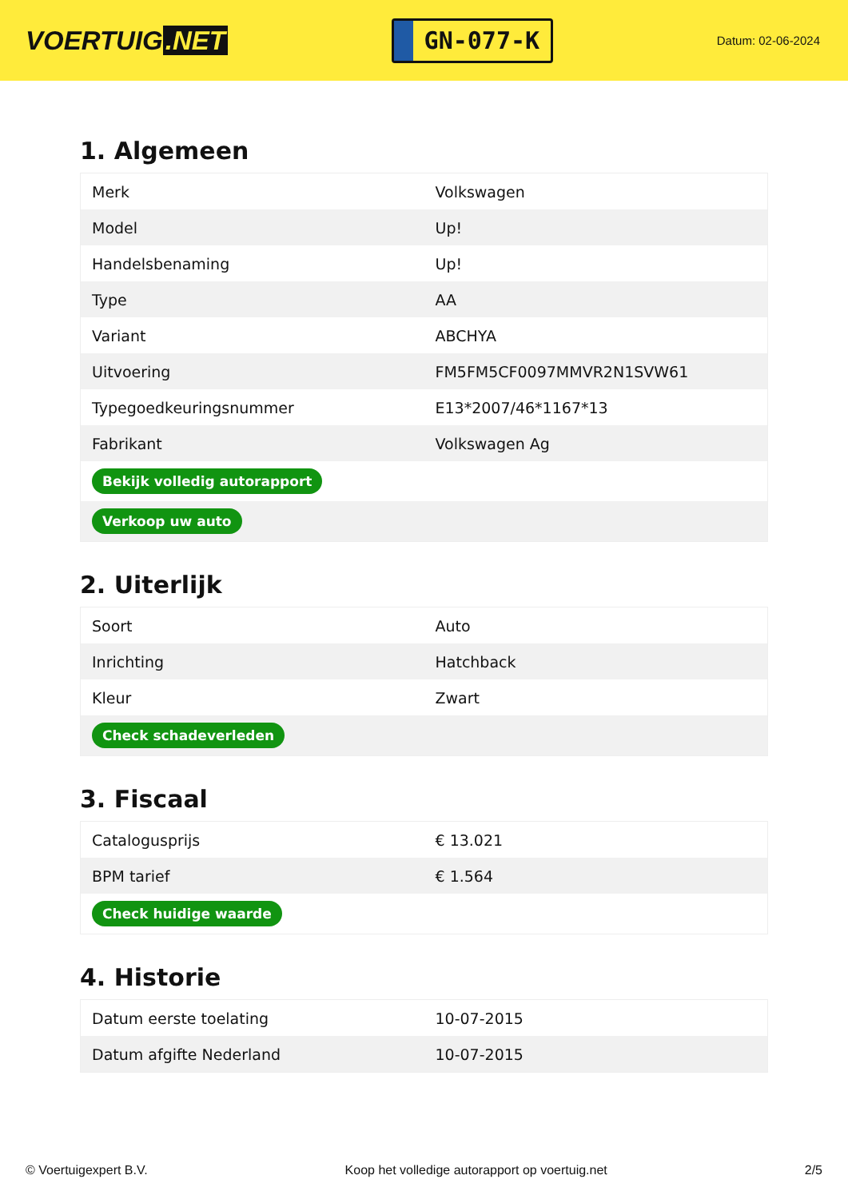VOERTUIG.NET
GN-077-K
Datum: 02-06-2024
1. Algemeen
| Merk | Volkswagen |
| Model | Up! |
| Handelsbenaming | Up! |
| Type | AA |
| Variant | ABCHYA |
| Uitvoering | FM5FM5CF0097MMVR2N1SVW61 |
| Typegoedkeuringsnummer | E13*2007/46*1167*13 |
| Fabrikant | Volkswagen Ag |
| Bekijk volledig autorapport | |
| Verkoop uw auto | |
2. Uiterlijk
| Soort | Auto |
| Inrichting | Hatchback |
| Kleur | Zwart |
| Check schadeverleden | |
3. Fiscaal
| Catalogusprijs | € 13.021 |
| BPM tarief | € 1.564 |
| Check huidige waarde | |
4. Historie
| Datum eerste toelating | 10-07-2015 |
| Datum afgifte Nederland | 10-07-2015 |
© Voertuigexpert B.V. Koop het volledige autorapport op voertuig.net 2/5